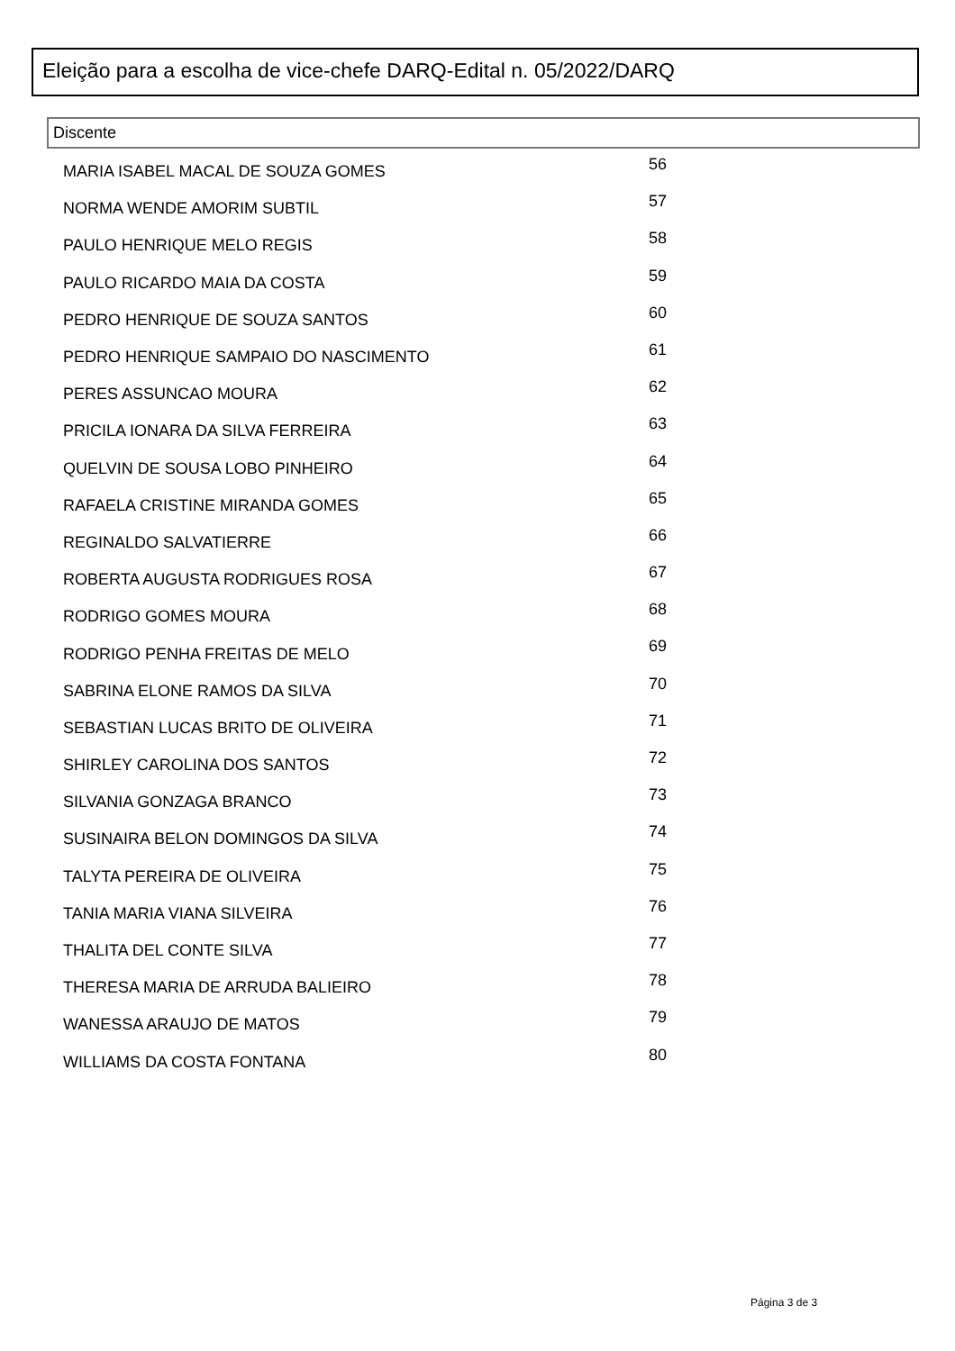Eleição para a escolha de vice-chefe DARQ-Edital n. 05/2022/DARQ
Discente
| MARIA ISABEL MACAL DE SOUZA GOMES | 56 |
| NORMA WENDE AMORIM SUBTIL | 57 |
| PAULO HENRIQUE MELO REGIS | 58 |
| PAULO RICARDO MAIA DA COSTA | 59 |
| PEDRO HENRIQUE DE SOUZA SANTOS | 60 |
| PEDRO HENRIQUE SAMPAIO DO NASCIMENTO | 61 |
| PERES ASSUNCAO MOURA | 62 |
| PRICILA IONARA DA SILVA FERREIRA | 63 |
| QUELVIN DE SOUSA LOBO PINHEIRO | 64 |
| RAFAELA CRISTINE MIRANDA GOMES | 65 |
| REGINALDO SALVATIERRE | 66 |
| ROBERTA AUGUSTA RODRIGUES ROSA | 67 |
| RODRIGO GOMES MOURA | 68 |
| RODRIGO PENHA FREITAS DE MELO | 69 |
| SABRINA ELONE RAMOS DA SILVA | 70 |
| SEBASTIAN LUCAS BRITO DE OLIVEIRA | 71 |
| SHIRLEY CAROLINA DOS SANTOS | 72 |
| SILVANIA GONZAGA BRANCO | 73 |
| SUSINAIRA BELON DOMINGOS DA SILVA | 74 |
| TALYTA PEREIRA DE OLIVEIRA | 75 |
| TANIA MARIA VIANA SILVEIRA | 76 |
| THALITA DEL CONTE SILVA | 77 |
| THERESA MARIA DE ARRUDA BALIEIRO | 78 |
| WANESSA ARAUJO DE MATOS | 79 |
| WILLIAMS DA COSTA FONTANA | 80 |
Página 3 de 3